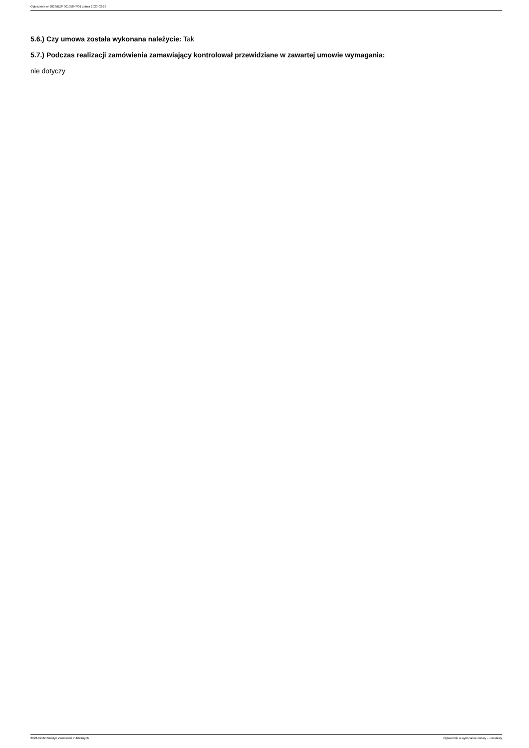Ogłoszenie nr 2023/BZP 00105847/01 z dnia 2023-02-22
5.6.) Czy umowa została wykonana należycie: Tak
5.7.) Podczas realizacji zamówienia zamawiający kontrolował przewidziane w zawartej umowie wymagania:
nie dotyczy
2023-02-22 Biuletyn Zamówień Publicznych Ogłoszenie o wykonaniu umowy - - Dostawy